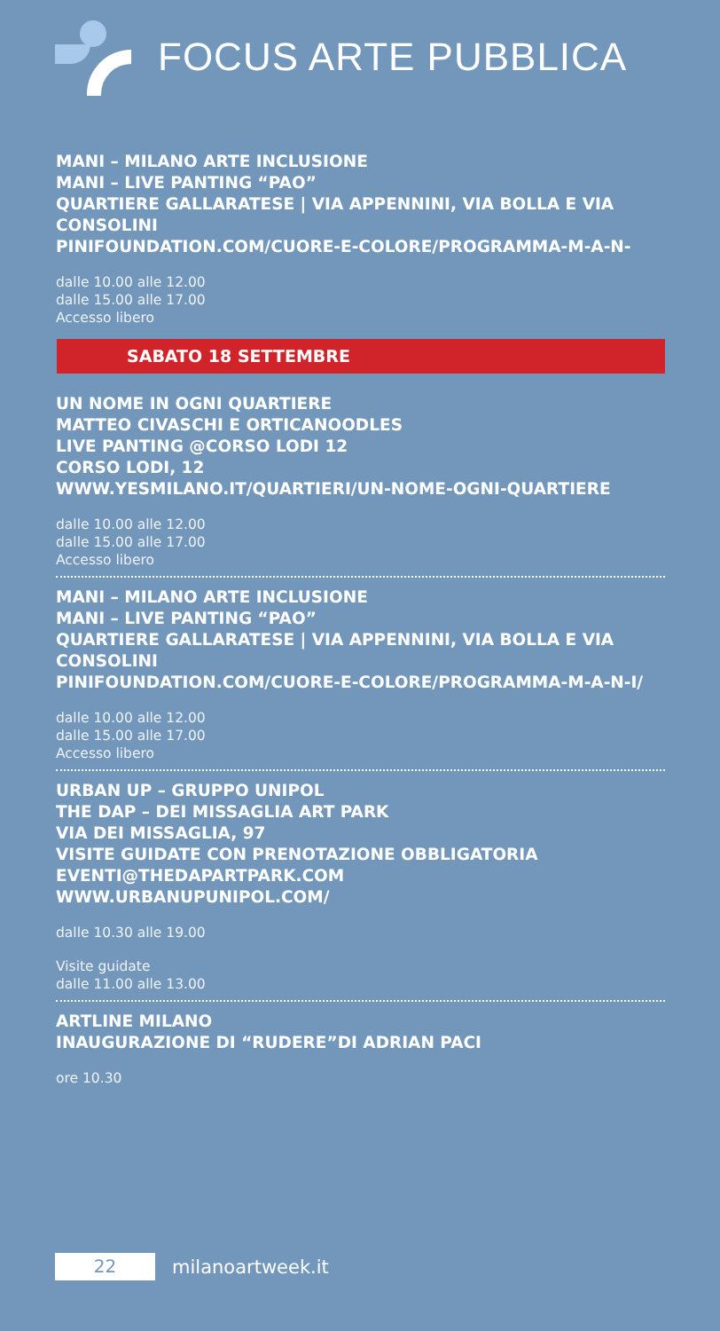FOCUS ARTE PUBBLICA
MANI – MILANO ARTE INCLUSIONE
MANI – LIVE PANTING “PAO”
QUARTIERE GALLARATESE | VIA APPENNINI, VIA BOLLA E VIA CONSOLINI
PINIFOUNDATION.COM/CUORE-E-COLORE/PROGRAMMA-M-A-N-
dalle 10.00 alle 12.00
dalle 15.00 alle 17.00
Accesso libero
SABATO 18 SETTEMBRE
UN NOME IN OGNI QUARTIERE
MATTEO CIVASCHI E ORTICANOODLES
LIVE PANTING @CORSO LODI 12
CORSO LODI, 12
WWW.YESMILANO.IT/QUARTIERI/UN-NOME-OGNI-QUARTIERE
dalle 10.00 alle 12.00
dalle 15.00 alle 17.00
Accesso libero
MANI – MILANO ARTE INCLUSIONE
MANI – LIVE PANTING “PAO”
QUARTIERE GALLARATESE | VIA APPENNINI, VIA BOLLA E VIA CONSOLINI
PINIFOUNDATION.COM/CUORE-E-COLORE/PROGRAMMA-M-A-N-I/
dalle 10.00 alle 12.00
dalle 15.00 alle 17.00
Accesso libero
URBAN UP – GRUPPO UNIPOL
THE DAP – DEI MISSAGLIA ART PARK
VIA DEI MISSAGLIA, 97
VISITE GUIDATE CON PRENOTAZIONE OBBLIGATORIA
EVENTI@THEDAPARTPARK.COM
WWW.URBANUPUNIPOL.COM/
dalle 10.30 alle 19.00
Visite guidate
dalle 11.00 alle 13.00
ARTLINE MILANO
INAUGURAZIONE DI “RUDERE”DI ADRIAN PACI
ore 10.30
22
milanoartweek.it